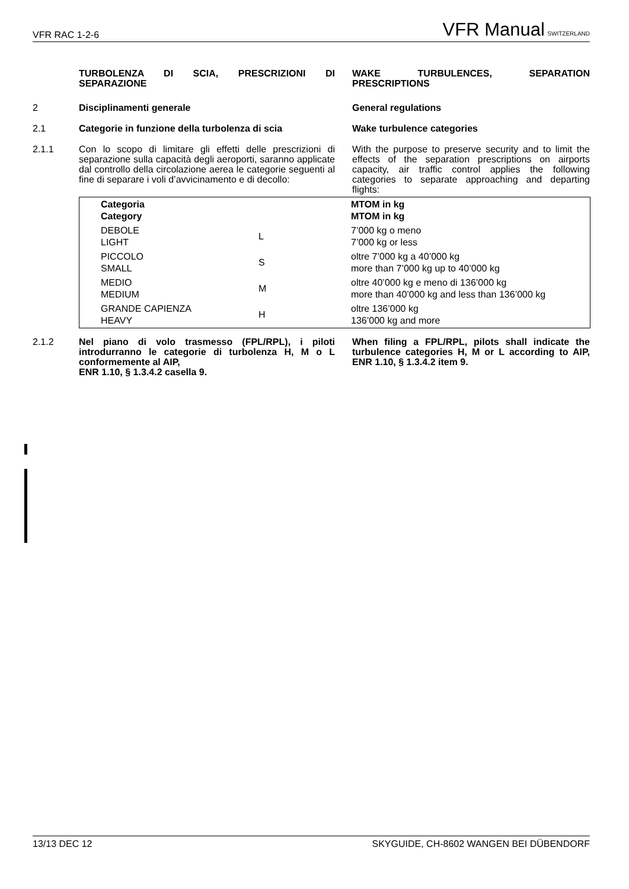VFR RAC 1-2-6 VFR Manual SWITZERLAND
TURBOLENZA DI SCIA, PRESCRIZIONI DI SEPARAZIONE
WAKE TURBULENCES, SEPARATION PRESCRIPTIONS
2 Disciplinamenti generale General regulations
2.1 Categorie in funzione della turbolenza di scia
Wake turbulence categories
2.1.1 Con lo scopo di limitare gli effetti delle prescrizioni di separazione sulla capacità degli aeroporti, saranno applicate dal controllo della circolazione aerea le categorie seguenti al fine di separare i voli d’avvicinamento e di decollo:
With the purpose to preserve security and to limit the effects of the separation prescriptions on airports capacity, air traffic control applies the following categories to separate approaching and departing flights:
| Categoria Category | | MTOM in kg MTOM in kg |
| --- | --- | --- |
| DEBOLE LIGHT | L | 7’000 kg o meno 7’000 kg or less |
| PICCOLO SMALL | S | oltre 7’000 kg a 40’000 kg more than 7’000 kg up to 40’000 kg |
| MEDIO MEDIUM | M | oltre 40’000 kg e meno di 136’000 kg more than 40’000 kg and less than 136’000 kg |
| GRANDE CAPIENZA HEAVY | H | oltre 136’000 kg 136’000 kg and more |
2.1.2 Nel piano di volo trasmesso (FPL/RPL), i piloti introdurranno le categorie di turbolenza H, M o L conformemente al AIP,
ENR 1.10, § 1.3.4.2 casella 9.
When filing a FPL/RPL, pilots shall indicate the turbulence categories H, M or L according to AIP, ENR 1.10, § 1.3.4.2 item 9.
13/13 DEC 12 SKYGUIDE, CH-8602 WANGEN BEI DÜBENDORF